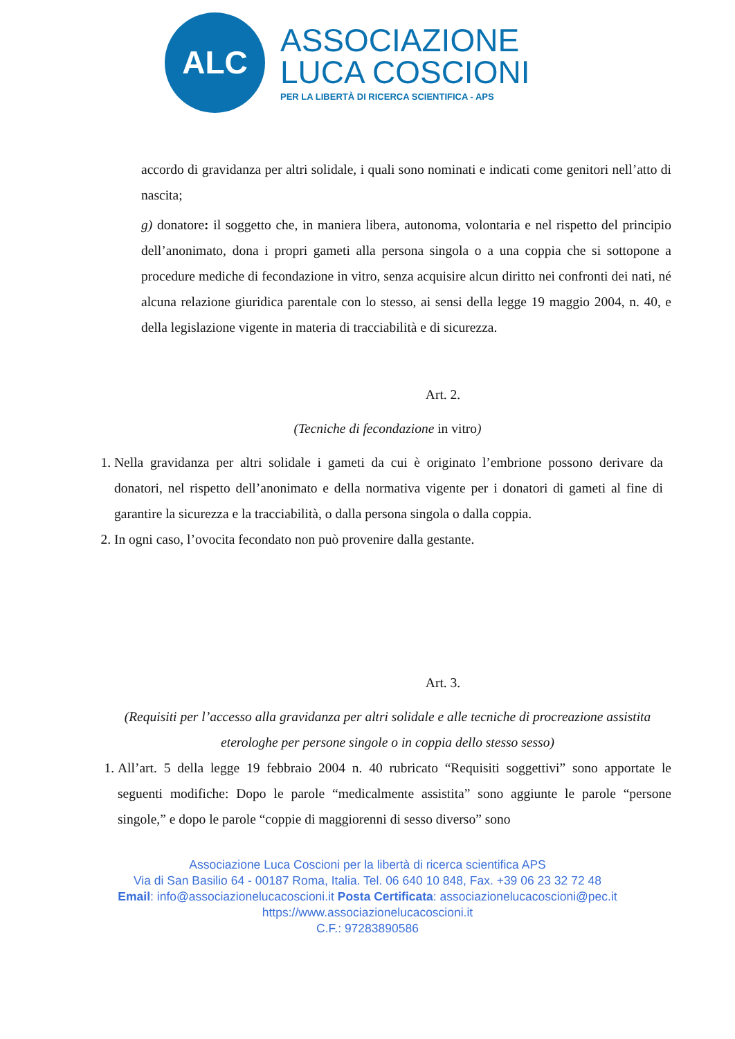ALC
ASSOCIAZIONE
LUCA COSCIONI
PER LA LIBERTÀ DI RICERCA SCIENTIFICA - APS
accordo di gravidanza per altri solidale, i quali sono nominati e indicati come genitori nell’atto di nascita;
g) donatore: il soggetto che, in maniera libera, autonoma, volontaria e nel rispetto del principio dell’anonimato, dona i propri gameti alla persona singola o a una coppia che si sottopone a procedure mediche di fecondazione in vitro, senza acquisire alcun diritto nei confronti dei nati, né alcuna relazione giuridica parentale con lo stesso, ai sensi della legge 19 maggio 2004, n. 40, e della legislazione vigente in materia di tracciabilità e di sicurezza.
Art. 2.
(Tecniche di fecondazione in vitro)
1. Nella gravidanza per altri solidale i gameti da cui è originato l’embrione possono derivare da donatori, nel rispetto dell’anonimato e della normativa vigente per i donatori di gameti al fine di garantire la sicurezza e la tracciabilità, o dalla persona singola o dalla coppia.
2. In ogni caso, l’ovocita fecondato non può provenire dalla gestante.
Art. 3.
(Requisiti per l’accesso alla gravidanza per altri solidale e alle tecniche di procreazione assistita eterologhe per persone singole o in coppia dello stesso sesso)
1. All’art. 5 della legge 19 febbraio 2004 n. 40 rubricato “Requisiti soggettivi” sono apportate le seguenti modifiche: Dopo le parole “medicalmente assistita” sono aggiunte le parole “persone singole,” e dopo le parole “coppie di maggiorenni di sesso diverso” sono
Associazione Luca Coscioni per la libertà di ricerca scientifica APS
Via di San Basilio 64 - 00187 Roma, Italia. Tel. 06 640 10 848, Fax. +39 06 23 32 72 48
Email: info@associazionelucacoscioni.it Posta Certificata: associazionelucacoscioni@pec.it
https://www.associazionelucacoscioni.it
C.F.: 97283890586